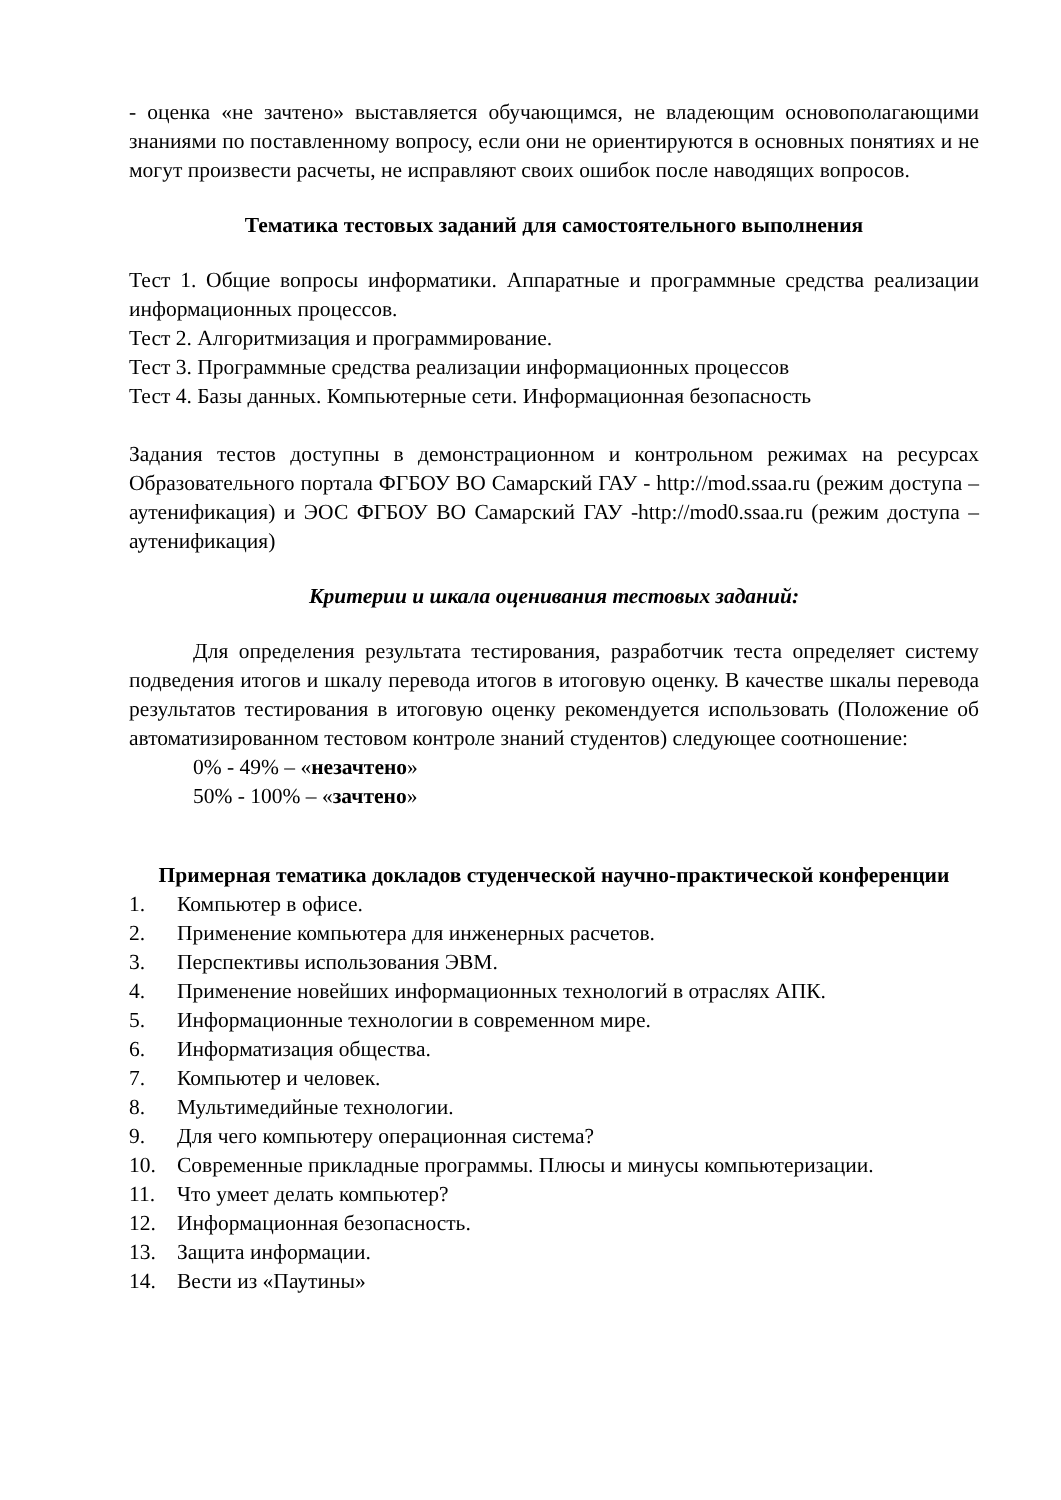- оценка «не зачтено» выставляется обучающимся, не владеющим основополагающими знаниями по поставленному вопросу, если они не ориентируются в основных понятиях и не могут произвести расчеты, не исправляют своих ошибок после наводящих вопросов.
Тематика тестовых заданий для самостоятельного выполнения
Тест 1. Общие вопросы информатики. Аппаратные и программные средства реализации информационных процессов.
Тест 2. Алгоритмизация и программирование.
Тест 3. Программные средства реализации информационных процессов
Тест 4. Базы данных. Компьютерные сети. Информационная безопасность
Задания тестов доступны в демонстрационном и контрольном режимах на ресурсах Образовательного портала ФГБОУ ВО Самарский ГАУ - http://mod.ssaa.ru (режим доступа – аутенификация) и ЭОС ФГБОУ ВО Самарский ГАУ -http://mod0.ssaa.ru (режим доступа – аутенификация)
Критерии и шкала оценивания тестовых заданий:
Для определения результата тестирования, разработчик теста определяет систему подведения итогов и шкалу перевода итогов в итоговую оценку. В качестве шкалы перевода результатов тестирования в итоговую оценку рекомендуется использовать (Положение об автоматизированном тестовом контроле знаний студентов) следующее соотношение:
0% - 49% – «незачтено»
50% - 100% – «зачтено»
Примерная тематика докладов студенческой научно-практической конференции
1. Компьютер в офисе.
2. Применение компьютера для инженерных расчетов.
3. Перспективы использования ЭВМ.
4. Применение новейших информационных технологий в отраслях АПК.
5. Информационные технологии в современном мире.
6. Информатизация общества.
7. Компьютер и человек.
8. Мультимедийные технологии.
9. Для чего компьютеру операционная система?
10. Современные прикладные программы. Плюсы и минусы компьютеризации.
11. Что умеет делать компьютер?
12. Информационная безопасность.
13. Защита информации.
14. Вести из «Паутины»